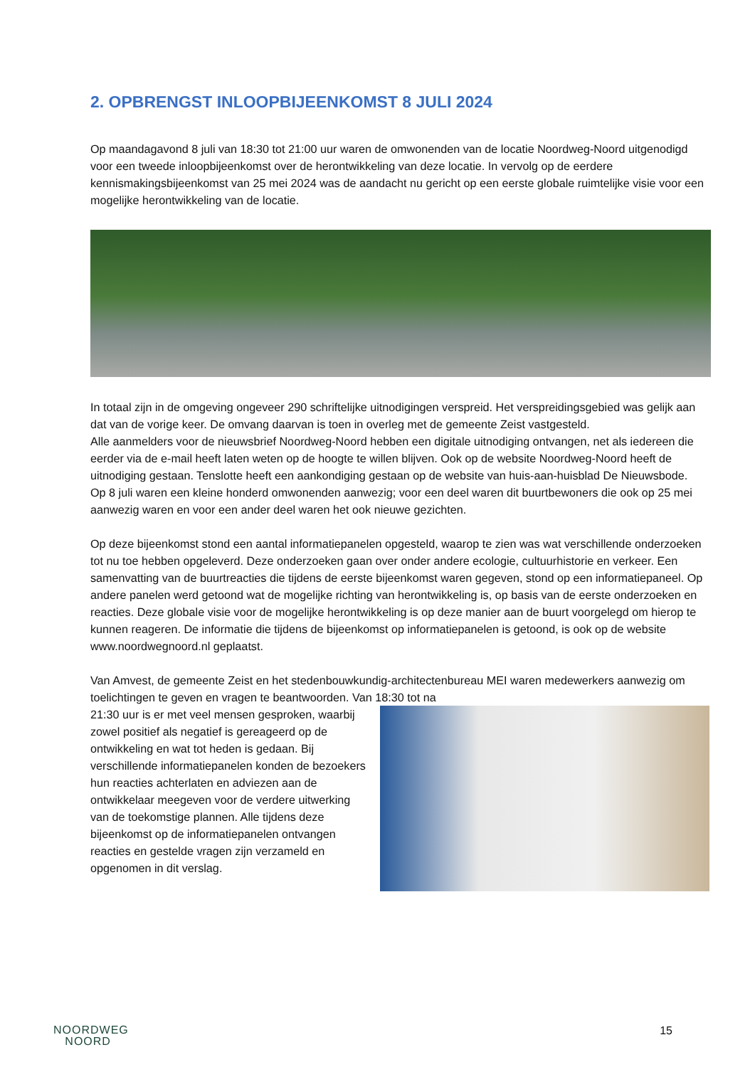2. OPBRENGST INLOOPBIJEENKOMST 8 JULI 2024
Op maandagavond 8 juli van 18:30 tot 21:00 uur waren de omwonenden van de locatie Noordweg-Noord uitgenodigd voor een tweede inloopbijeenkomst over de herontwikkeling van deze locatie. In vervolg op de eerdere kennismakingsbijeenkomst van 25 mei 2024 was de aandacht nu gericht op een eerste globale ruimtelijke visie voor een mogelijke herontwikkeling van de locatie.
In totaal zijn in de omgeving ongeveer 290 schriftelijke uitnodigingen verspreid. Het verspreidingsgebied was gelijk aan dat van de vorige keer. De omvang daarvan is toen in overleg met de gemeente Zeist vastgesteld.
Alle aanmelders voor de nieuwsbrief Noordweg-Noord hebben een digitale uitnodiging ontvangen, net als iedereen die eerder via de e-mail heeft laten weten op de hoogte te willen blijven. Ook op de website Noordweg-Noord heeft de uitnodiging gestaan. Tenslotte heeft een aankondiging gestaan op de website van huis-aan-huisblad De Nieuwsbode.
Op 8 juli waren een kleine honderd omwonenden aanwezig; voor een deel waren dit buurtbewoners die ook op 25 mei aanwezig waren en voor een ander deel waren het ook nieuwe gezichten.
Op deze bijeenkomst stond een aantal informatiepanelen opgesteld, waarop te zien was wat verschillende onderzoeken tot nu toe hebben opgeleverd. Deze onderzoeken gaan over onder andere ecologie, cultuurhistorie en verkeer. Een samenvatting van de buurtreacties die tijdens de eerste bijeenkomst waren gegeven, stond op een informatiepaneel. Op andere panelen werd getoond wat de mogelijke richting van herontwikkeling is, op basis van de eerste onderzoeken en reacties. Deze globale visie voor de mogelijke herontwikkeling is op deze manier aan de buurt voorgelegd om hierop te kunnen reageren. De informatie die tijdens de bijeenkomst op informatiepanelen is getoond, is ook op de website www.noordwegnoord.nl geplaatst.
Van Amvest, de gemeente Zeist en het stedenbouwkundig-architectenbureau MEI waren medewerkers aanwezig om toelichtingen te geven en vragen te beantwoorden. Van 18:30 tot na
21:30 uur is er met veel mensen gesproken, waarbij zowel positief als negatief is gereageerd op de ontwikkeling en wat tot heden is gedaan. Bij verschillende informatiepanelen konden de bezoekers hun reacties achterlaten en adviezen aan de ontwikkelaar meegeven voor de verdere uitwerking van de toekomstige plannen. Alle tijdens deze bijeenkomst op de informatiepanelen ontvangen reacties en gestelde vragen zijn verzameld en opgenomen in dit verslag.
NOORDWEG
NOORD
15